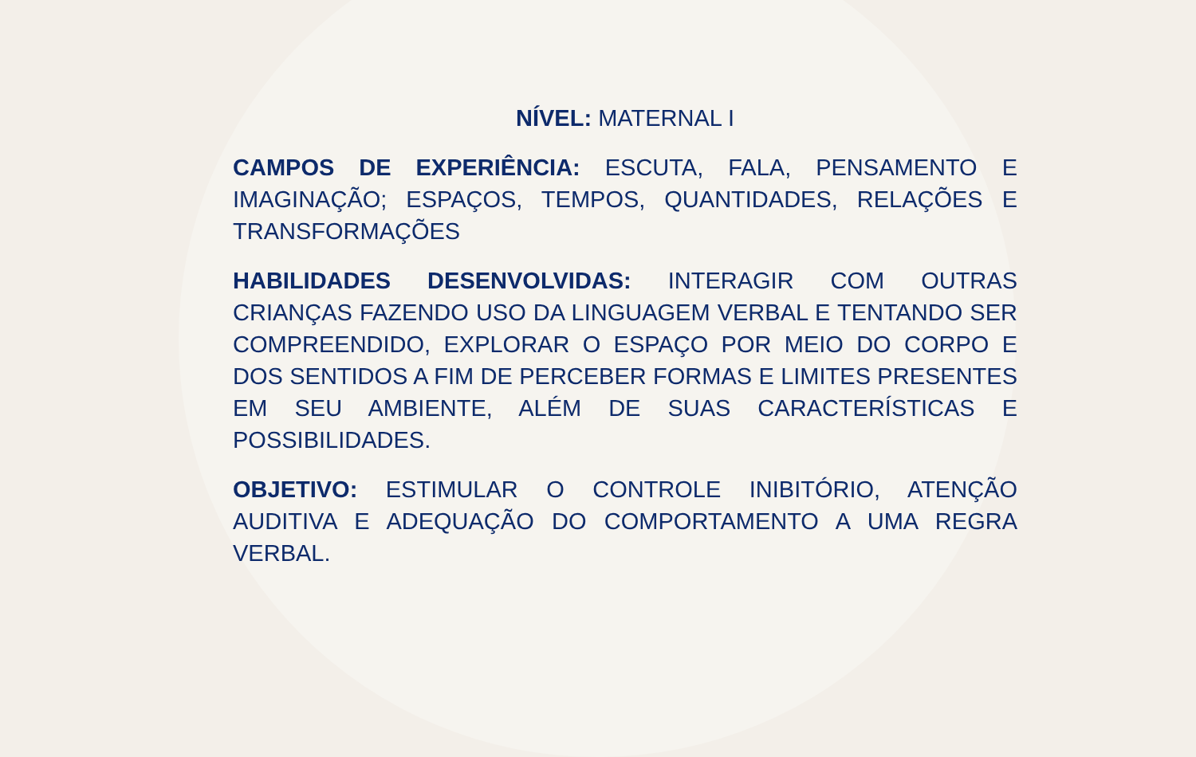NÍVEL: MATERNAL I
CAMPOS DE EXPERIÊNCIA: ESCUTA, FALA, PENSAMENTO E IMAGINAÇÃO; ESPAÇOS, TEMPOS, QUANTIDADES, RELAÇÕES E TRANSFORMAÇÕES
HABILIDADES DESENVOLVIDAS: INTERAGIR COM OUTRAS CRIANÇAS FAZENDO USO DA LINGUAGEM VERBAL E TENTANDO SER COMPREENDIDO, EXPLORAR O ESPAÇO POR MEIO DO CORPO E DOS SENTIDOS A FIM DE PERCEBER FORMAS E LIMITES PRESENTES EM SEU AMBIENTE, ALÉM DE SUAS CARACTERÍSTICAS E POSSIBILIDADES.
OBJETIVO: ESTIMULAR O CONTROLE INIBITÓRIO, ATENÇÃO AUDITIVA E ADEQUAÇÃO DO COMPORTAMENTO A UMA REGRA VERBAL.